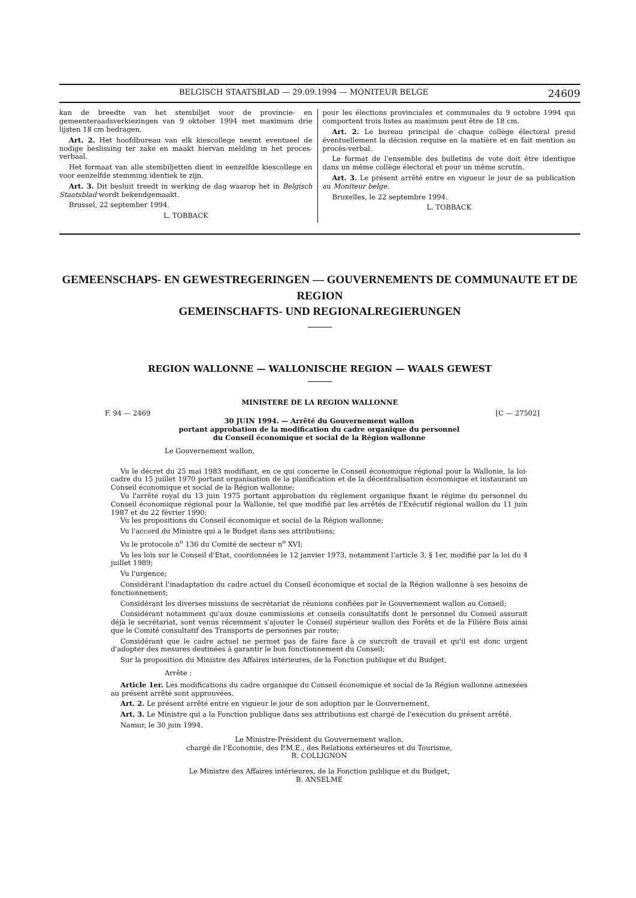BELGISCH STAATSBLAD — 29.09.1994 — MONITEUR BELGE 24609
kan de breedte van het stembiljet voor de provincie- en gemeenteraadsverkiezingen van 9 oktober 1994 met maximum drie lijsten 18 cm bedragen.
Art. 2. Het hoofdbureau van elk kiescollege neemt eventueel de nodige beslissing ter zake en maakt hiervan melding in het proces-verbaal.
Het formaat van alle stembiljetten dient in eenzelfde kiescollege en voor eenzelfde stemming identiek te zijn.
Art. 3. Dit besluit treedt in werking de dag waarop het in Belgisch Staatsblad wordt bekendgemaakt.
Brussel, 22 september 1994.
L. TOBBACK
pour les élections provinciales et communales du 9 octobre 1994 qui comportent trois listes au maximum peut être de 18 cm.
Art. 2. Le bureau principal de chaque collège électoral prend éventuellement la décision requise en la matière et en fait mention au procès-verbal.
Le format de l'ensemble des bulletins de vote doit être identique dans un même collège électoral et pour un même scrutin.
Art. 3. Le présent arrêté entre en vigueur le jour de sa publication au Moniteur belge.
Bruxelles, le 22 septembre 1994.
L. TOBBACK
GEMEENSCHAPS- EN GEWESTREGERINGEN — GOUVERNEMENTS DE COMMUNAUTE ET DE REGION
GEMEINSCHAFTS- UND REGIONALREGIERUNGEN
REGION WALLONNE — WALLONISCHE REGION — WAALS GEWEST
MINISTERE DE LA REGION WALLONNE
F. 94 — 2469 [C — 27502]
30 JUIN 1994. — Arrêté du Gouvernement wallon
portant approbation de la modification du cadre organique du personnel
du Conseil économique et social de la Région wallonne
Le Gouvernement wallon,
Vu le décret du 25 mai 1983 modifiant, en ce qui concerne le Conseil économique régional pour la Wallonie, la loi-cadre du 15 juillet 1970 portant organisation de la planification et de la décentralisation économique et instaurant un Conseil économique et social de la Région wallonne;
Vu l'arrêté royal du 13 juin 1975 portant approbation du règlement organique fixant le régime du personnel du Conseil économique régional pour la Wallonie, tel que modifié par les arrêtés de l'Exécutif régional wallon du 11 juin 1987 et du 22 février 1990;
Vu les propositions du Conseil économique et social de la Région wallonne;
Vu l'accord du Ministre qui a le Budget dans ses attributions;
Vu le protocole n<sup>o</sup> 136 du Comité de secteur n<sup>o</sup> XVI;
Vu les lois sur le Conseil d'Etat, coordonnées le 12 janvier 1973, notamment l'article 3, § 1er, modifié par la loi du 4 juillet 1989;
Vu l'urgence;
Considérant l'inadaptation du cadre actuel du Conseil économique et social de la Région wallonne à ses besoins de fonctionnement;
Considérant les diverses missions de secrétariat de réunions confiées par le Gouvernement wallon au Conseil;
Considérant notamment qu'aux douze commissions et conseils consultatifs dont le personnel du Conseil assurait déjà le secrétariat, sont venus récemment s'ajouter le Conseil supérieur wallon des Forêts et de la Filière Bois ainsi que le Comité consultatif des Transports de personnes par route;
Considérant que le cadre actuel ne permet pas de faire face à ce surcroît de travail et qu'il est donc urgent d'adopter des mesures destinées à garantir le bon fonctionnement du Conseil;
Sur la proposition du Ministre des Affaires intérieures, de la Fonction publique et du Budget,
Arrête :
Article 1er. Les modifications du cadre organique du Conseil économique et social de la Région wallonne annexées au présent arrêté sont approuvées.
Art. 2. Le présent arrêté entre en vigueur le jour de son adoption par le Gouvernement.
Art. 3. Le Ministre qui a la Fonction publique dans ses attributions est chargé de l'exécution du présent arrêté.
Namur, le 30 juin 1994.
Le Ministre-Président du Gouvernement wallon,
chargé de l'Economie, des P.M.E., des Relations extérieures et du Tourisme,
R. COLLIGNON
Le Ministre des Affaires intérieures, de la Fonction publique et du Budget,
B. ANSELME